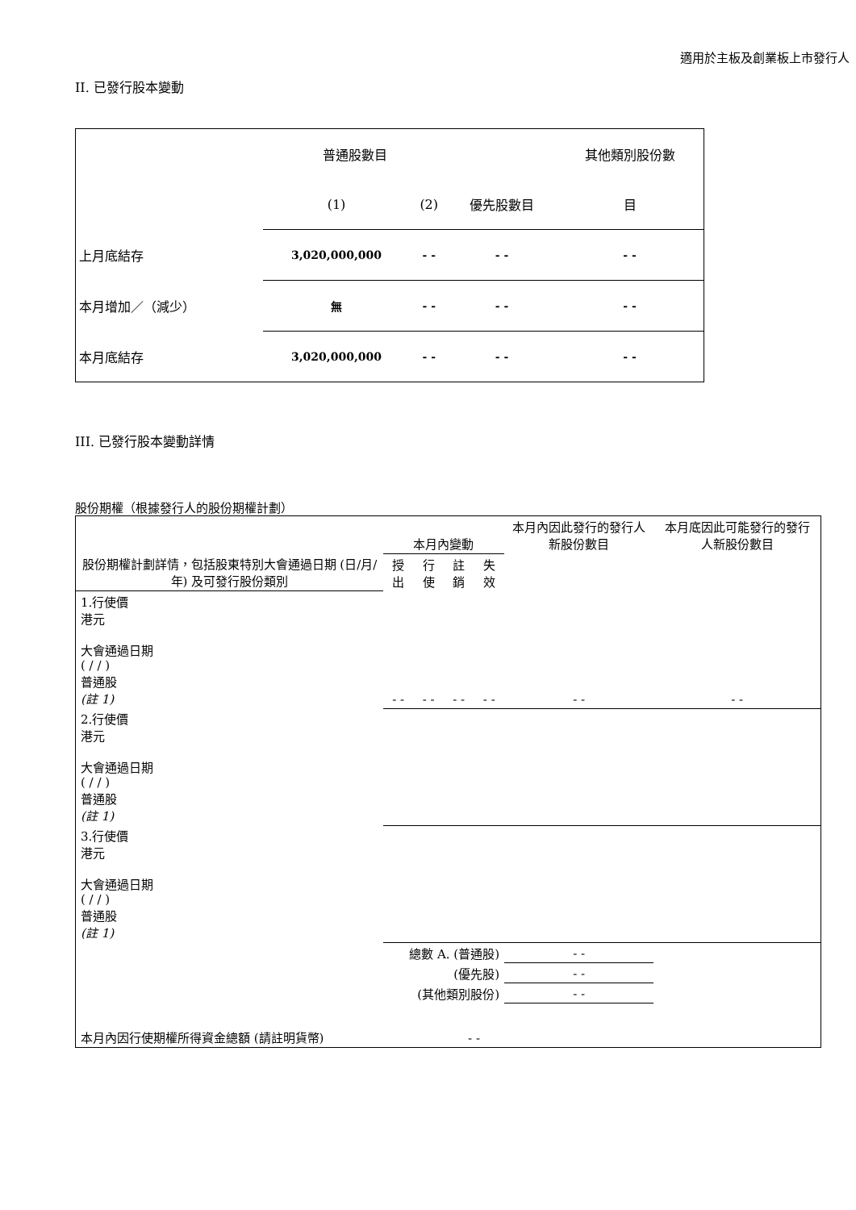適用於主板及創業板上市發行人
II. 已發行股本變動
| | 普通股數目 | | | 其他類別股份數 |
| | (1) | (2) | 優先股數目 | 目 |
| 上月底結存 | 3,020,000,000 | - - | - - | - - |
| 本月增加／（減少） | 無 | - - | - - | - - |
| 本月底結存 | 3,020,000,000 | - - | - - | - - |
III. 已發行股本變動詳情
股份期權（根據發行人的股份期權計劃）
| 股份期權計劃詳情，包括股東特別大會通過日期 (日/月/年) 及可發行股份類別 | 本月內變動 | | | | 本月內因此發行的發行人新股份數目 | 本月底因此可能發行的發行人新股份數目 |
| | 授出 | 行使 | 註銷 | 失效 | | |
| 1.行使價 港元 大會通過日期 ( / / ) 普通股 (註 1) | - - | - - | - - | - - | - - | - - |
| 2.行使價 港元 大會通過日期 ( / / ) 普通股 (註 1) | | | | | | |
| 3.行使價 港元 大會通過日期 ( / / ) 普通股 (註 1) | | | | | | |
| 總數 A. (普通股) | | | | | - - | |
| (優先股) | | | | | - - | |
| (其他類別股份) | | | | | - - | |
| 本月內因行使期權所得資金總額 (請註明貨幣) | | | - - | | | |